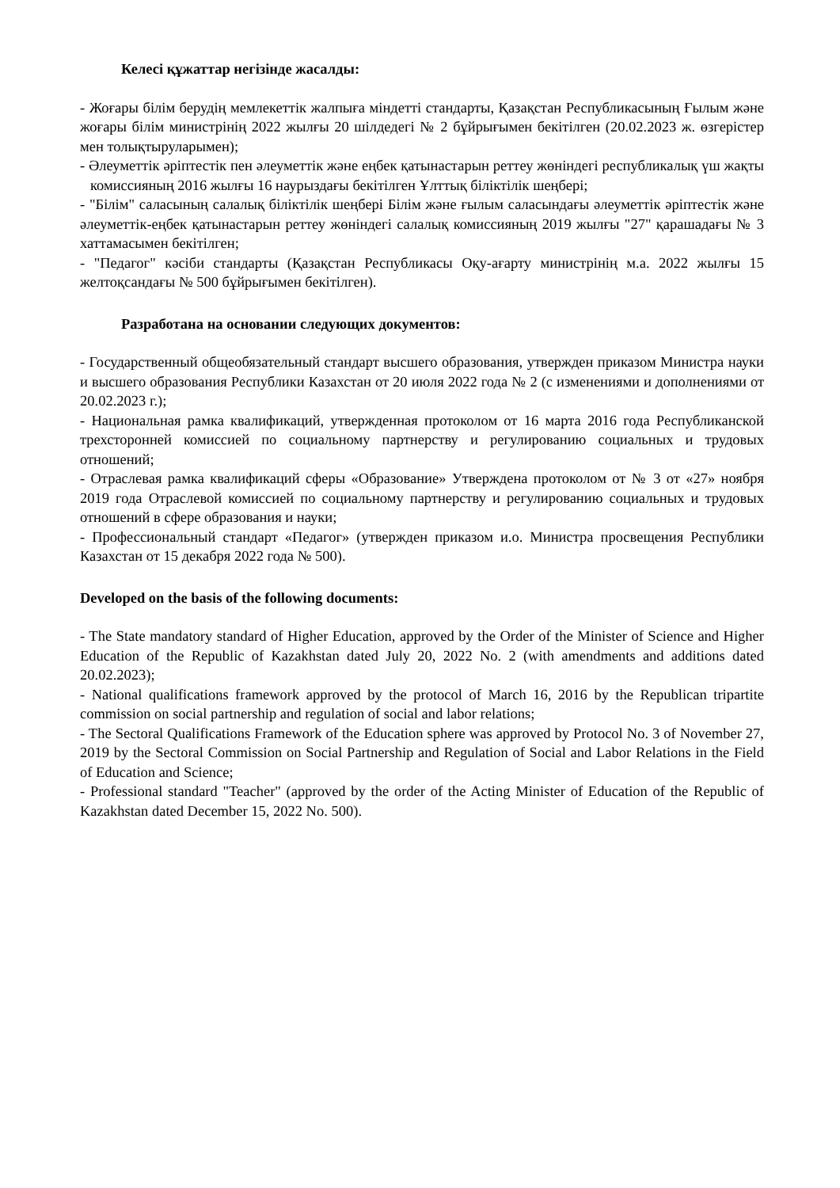Келесі құжаттар негізінде жасалды:
- Жоғары білім берудің мемлекеттік жалпыға міндетті стандарты, Қазақстан Республикасының Ғылым және жоғары білім министрінің 2022 жылғы 20 шілдедегі № 2 бұйрығымен бекітілген (20.02.2023 ж. өзгерістер мен толықтыруларымен);
- Әлеуметтік әріптестік пен әлеуметтік және еңбек қатынастарын реттеу жөніндегі республикалық үш жақты комиссияның 2016 жылғы 16 наурыздағы бекітілген Ұлттық біліктілік шеңбері;
- "Білім" саласының салалық біліктілік шеңбері Білім және ғылым саласындағы әлеуметтік әріптестік және әлеуметтік-еңбек қатынастарын реттеу жөніндегі салалық комиссияның 2019 жылғы "27" қарашадағы № 3 хаттамасымен бекітілген;
- "Педагог" кәсіби стандарты (Қазақстан Республикасы Оқу-ағарту министрінің м.а. 2022 жылғы 15 желтоқсандағы № 500 бұйрығымен бекітілген).
Разработана на основании следующих документов:
- Государственный общеобязательный стандарт высшего образования, утвержден приказом Министра науки и высшего образования Республики Казахстан от 20 июля 2022 года № 2 (с изменениями и дополнениями от 20.02.2023 г.);
- Национальная рамка квалификаций, утвержденная протоколом от 16 марта 2016 года Республиканской трехсторонней комиссией по социальному партнерству и регулированию социальных и трудовых отношений;
- Отраслевая рамка квалификаций сферы «Образование» Утверждена протоколом от № 3 от «27» ноября 2019 года Отраслевой комиссией по социальному партнерству и регулированию социальных и трудовых отношений в сфере образования и науки;
- Профессиональный стандарт «Педагог» (утвержден приказом и.о. Министра просвещения Республики Казахстан от 15 декабря 2022 года № 500).
Developed on the basis of the following documents:
- The State mandatory standard of Higher Education, approved by the Order of the Minister of Science and Higher Education of the Republic of Kazakhstan dated July 20, 2022 No. 2 (with amendments and additions dated 20.02.2023);
- National qualifications framework approved by the protocol of March 16, 2016 by the Republican tripartite commission on social partnership and regulation of social and labor relations;
- The Sectoral Qualifications Framework of the Education sphere was approved by Protocol No. 3 of November 27, 2019 by the Sectoral Commission on Social Partnership and Regulation of Social and Labor Relations in the Field of Education and Science;
- Professional standard "Teacher" (approved by the order of the Acting Minister of Education of the Republic of Kazakhstan dated December 15, 2022 No. 500).